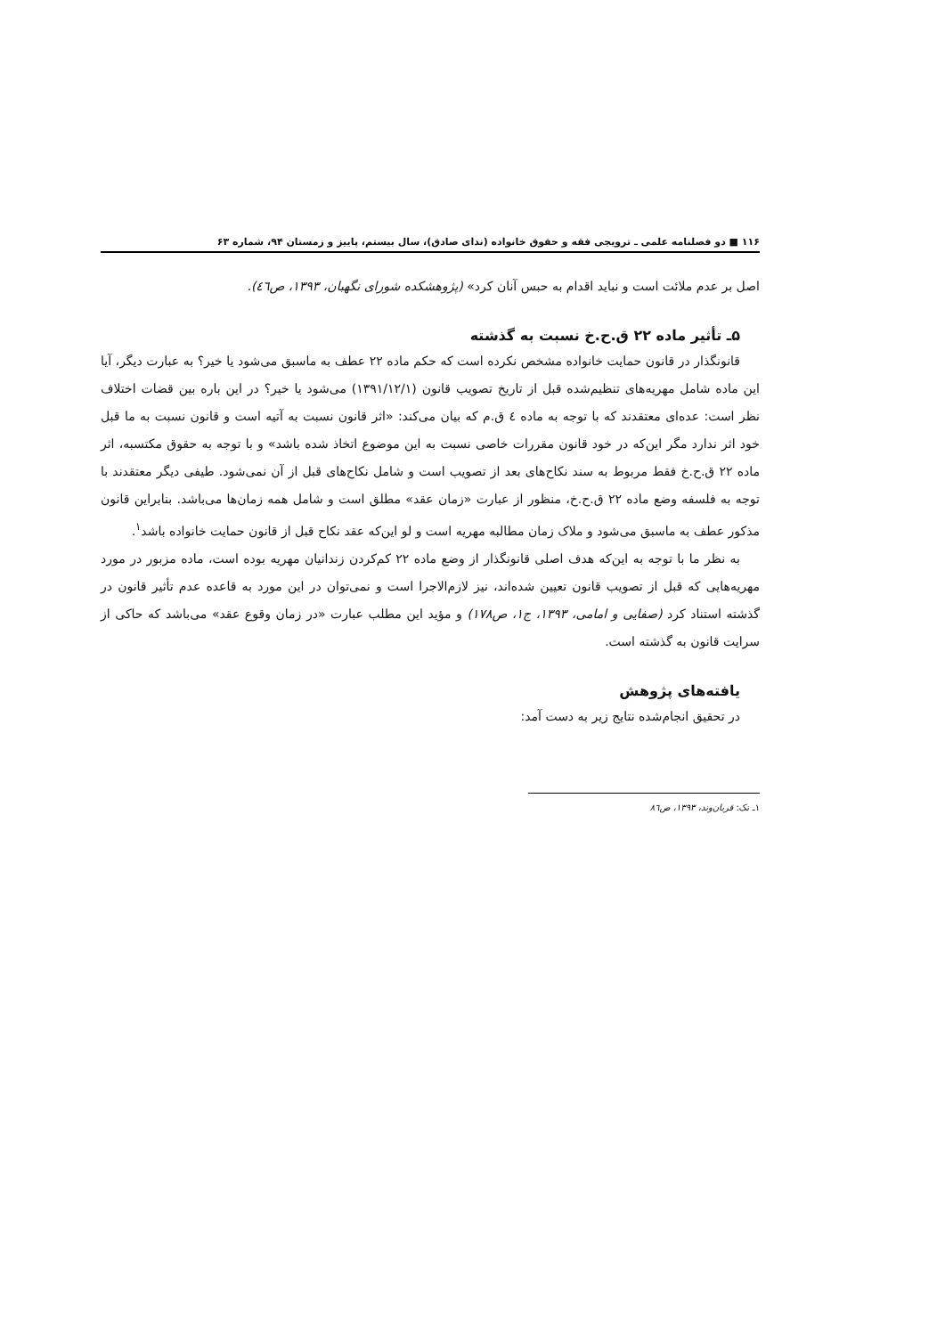۱۱۶ ■ دو فصلنامه علمی ـ ترویجی فقه و حقوق خانواده (ندای صادق)، سال بیستم، پاییز و زمستان ۹۴، شماره ۶۳
اصل بر عدم ملائت است و نباید اقدام به حبس آنان کرد» (پژوهشکده شورای نگهبان، ۱۳۹۳، ص٤٦).
۵ـ تأثیر ماده ۲۲ ق.ح.خ نسبت به گذشته
قانونگذار در قانون حمایت خانواده مشخص نکرده است که حکم ماده ۲۲ عطف به ماسبق می‌شود یا خیر؟ به عبارت دیگر، آیا این ماده شامل مهریه‌های تنظیم‌شده قبل از تاریخ تصویب قانون (۱۳۹۱/۱۲/۱) می‌شود یا خیر؟ در این باره بین قضات اختلاف نظر است: عده‌ای معتقدند که با توجه به ماده ٤ ق.م که بیان می‌کند: «اثر قانون نسبت به آتیه است و قانون نسبت به ما قبل خود اثر ندارد مگر این‌که در خود قانون مقررات خاصی نسبت به این موضوع اتخاذ شده باشد» و با توجه به حقوق مکتسبه، اثر ماده ۲۲ ق.ح.خ فقط مربوط به سند نکاح‌های بعد از تصویب است و شامل نکاح‌های قبل از آن نمی‌شود. طیفی دیگر معتقدند با توجه به فلسفه وضع ماده ۲۲ ق.ح.خ، منظور از عبارت «زمان عقد» مطلق است و شامل همه زمان‌ها می‌باشد. بنابراین قانون مذکور عطف به ماسبق می‌شود و ملاک زمان مطالبه مهریه است و لو این‌که عقد نکاح قبل از قانون حمایت خانواده باشد<sup>۱</sup>.
به نظر ما با توجه به این‌که هدف اصلی قانونگذار از وضع ماده ۲۲ کم‌کردن زندانیان مهریه بوده است، ماده مزبور در مورد مهریه‌هایی که قبل از تصویب قانون تعیین شده‌اند، نیز لازم‌الاجرا است و نمی‌توان در این مورد به قاعده عدم تأثیر قانون در گذشته استناد کرد (صفایی و امامی، ۱۳۹۳، ج۱، ص۱۷۸) و مؤید این مطلب عبارت «در زمان وقوع عقد» می‌باشد که حاکی از سرایت قانون به گذشته است.
یافته‌های پژوهش
در تحقیق انجام‌شده نتایج زیر به دست آمد:
۱ـ نک: قربان‌وند، ۱۳۹۳، ص٨٦